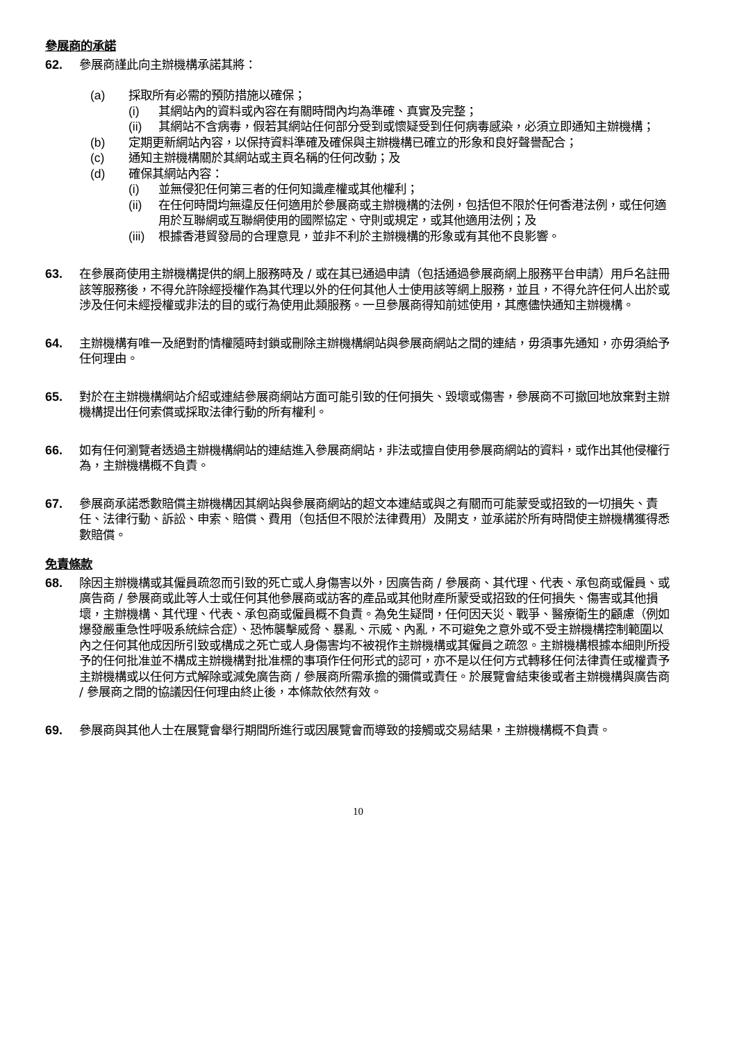參展商的承諾
62. 參展商謹此向主辦機構承諾其將：
(a) 採取所有必需的預防措施以確保；
(i) 其網站內的資料或內容在有關時間內均為準確、真實及完整；
(ii) 其網站不含病毒，假若其網站任何部分受到或懷疑受到任何病毒感染，必須立即通知主辦機構；
(b) 定期更新網站內容，以保持資料準確及確保與主辦機構已確立的形象和良好聲譽配合；
(c) 通知主辦機構關於其網站或主頁名稱的任何改動；及
(d) 確保其網站內容：
(i) 並無侵犯任何第三者的任何知識產權或其他權利；
(ii) 在任何時間均無違反任何適用於參展商或主辦機構的法例，包括但不限於任何香港法例，或任何適用於互聯網或互聯網使用的國際協定、守則或規定，或其他適用法例；及
(iii)
根據香港貿發局的合理意見，並非不利於主辦機構的形象或有其他不良影響。
63. 在參展商使用主辦機構提供的網上服務時及 / 或在其已通過申請（包括通過參展商網上服務平台申請）用戶名註冊該等服務後，不得允許除經授權作為其代理以外的任何其他人士使用該等網上服務，並且，不得允許任何人出於或涉及任何未經授權或非法的目的或行為使用此類服務。一旦參展商得知前述使用，其應儘快通知主辦機構。
64. 主辦機構有唯一及絕對酌情權隨時封鎖或刪除主辦機構網站與參展商網站之間的連結，毋須事先通知，亦毋須給予任何理由。
65. 對於在主辦機構網站介紹或連結參展商網站方面可能引致的任何損失、毀壞或傷害，參展商不可撤回地放棄對主辦機構提出任何索償或採取法律行動的所有權利。
66. 如有任何瀏覽者透過主辦機構網站的連結進入參展商網站，非法或擅自使用參展商網站的資料，或作出其他侵權行為，主辦機構概不負責。
67. 參展商承諾悉數賠償主辦機構因其網站與參展商網站的超文本連結或與之有關而可能蒙受或招致的一切損失、責任、法律行動、訴訟、申索、賠償、費用（包括但不限於法律費用）及開支，並承諾於所有時間使主辦機構獲得悉數賠償。
免責條款
68. 除因主辦機構或其僱員疏忽而引致的死亡或人身傷害以外，因廣告商 / 參展商、其代理、代表、承包商或僱員、或廣告商 / 參展商或此等人士或任何其他參展商或訪客的產品或其他財產所蒙受或招致的任何損失、傷害或其他損壞，主辦機構、其代理、代表、承包商或僱員概不負責。為免生疑問，任何因天災、戰爭、醫療衛生的顧慮（例如爆發嚴重急性呼吸系統綜合症）、恐怖襲擊威脅、暴亂、示威、內亂，不可避免之意外或不受主辦機構控制範圍以內之任何其他成因所引致或構成之死亡或人身傷害均不被視作主辦機構或其僱員之疏忽。主辦機構根據本細則所授予的任何批准並不構成主辦機構對批准標的事項作任何形式的認可，亦不是以任何方式轉移任何法律責任或權責予主辦機構或以任何方式解除或減免廣告商 / 參展商所需承擔的彌償或責任。於展覽會結束後或者主辦機構與廣告商 / 參展商之間的協議因任何理由終止後，本條款依然有效。
69. 參展商與其他人士在展覽會舉行期間所進行或因展覽會而導致的接觸或交易結果，主辦機構概不負責。
10